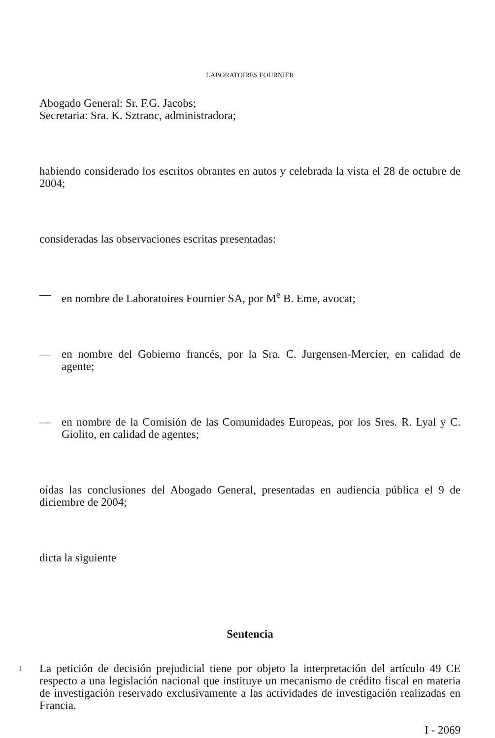LABORATOIRES FOURNIER
Abogado General: Sr. F.G. Jacobs;
Secretaria: Sra. K. Sztranc, administradora;
habiendo considerado los escritos obrantes en autos y celebrada la vista el 28 de octubre de 2004;
consideradas las observaciones escritas presentadas:
— en nombre de Laboratoires Fournier SA, por M<sup>e</sup> B. Eme, avocat;
— en nombre del Gobierno francés, por la Sra. C. Jurgensen-Mercier, en calidad de agente;
— en nombre de la Comisión de las Comunidades Europeas, por los Sres. R. Lyal y C. Giolito, en calidad de agentes;
oídas las conclusiones del Abogado General, presentadas en audiencia pública el 9 de diciembre de 2004;
dicta la siguiente
Sentencia
1
La petición de decisión prejudicial tiene por objeto la interpretación del artículo 49 CE respecto a una legislación nacional que instituye un mecanismo de crédito fiscal en materia de investigación reservado exclusivamente a las actividades de investigación realizadas en Francia.
I - 2069